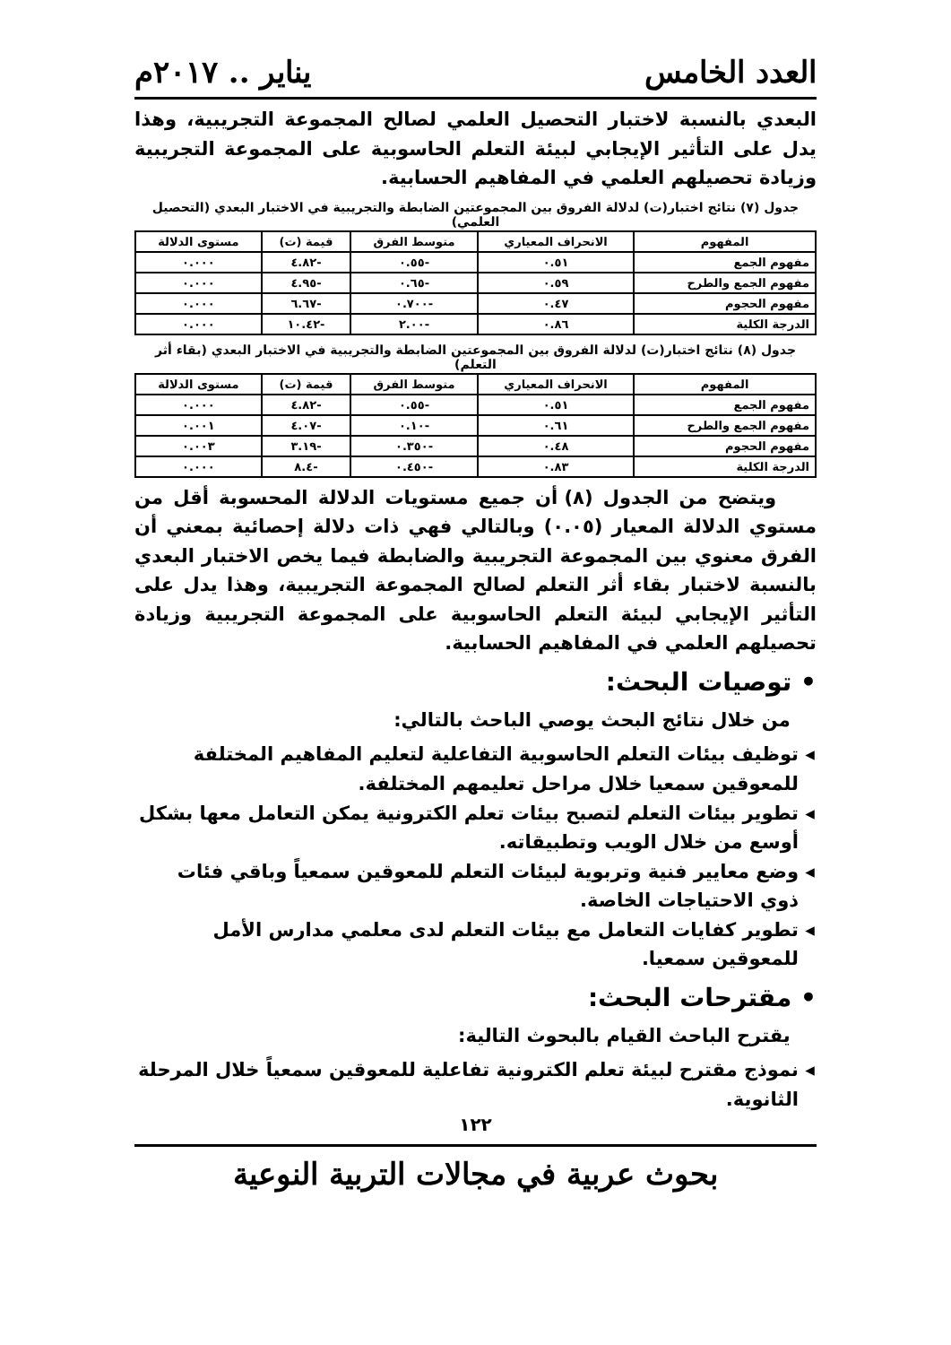العدد الخامس يناير .. ٢٠١٧م
البعدي بالنسبة لاختبار التحصيل العلمي لصالح المجموعة التجريبية، وهذا يدل على التأثير الإيجابي لبيئة التعلم الحاسوبية على المجموعة التجريبية وزيادة تحصيلهم العلمي في المفاهيم الحسابية.
جدول (٧) نتائج اختبار(ت) لدلالة الفروق بين المجموعتين الضابطة والتجريبية في الاختبار البعدي (التحصيل العلمي)
| المفهوم | الانحراف المعياري | متوسط الفرق | قيمة (ت) | مستوى الدلالة |
| --- | --- | --- | --- | --- |
| مفهوم الجمع | ٠.٥١ | -٠.٥٥ | -٤.٨٢ | ٠.٠٠٠ |
| مفهوم الجمع والطرح | ٠.٥٩ | -٠.٦٥ | -٤.٩٥ | ٠.٠٠٠ |
| مفهوم الحجوم | ٠.٤٧ | -٠.٧٠٠ | -٦.٦٧ | ٠.٠٠٠ |
| الدرجة الكلية | ٠.٨٦ | -٢.٠٠ | -١٠.٤٢ | ٠.٠٠٠ |
جدول (٨) نتائج اختبار(ت) لدلالة الفروق بين المجموعتين الضابطة والتجريبية في الاختبار البعدي (بقاء أثر التعلم)
| المفهوم | الانحراف المعياري | متوسط الفرق | قيمة (ت) | مستوى الدلالة |
| --- | --- | --- | --- | --- |
| مفهوم الجمع | ٠.٥١ | -٠.٥٥ | -٤.٨٢ | ٠.٠٠٠ |
| مفهوم الجمع والطرح | ٠.٦١ | -٠.١٠ | -٤.٠٧ | ٠.٠٠١ |
| مفهوم الحجوم | ٠.٤٨ | -٠.٣٥٠ | -٣.١٩ | ٠.٠٠٣ |
| الدرجة الكلية | ٠.٨٣ | -٠.٤٥٠ | -٨.٤ | ٠.٠٠٠ |
ويتضح من الجدول (٨) أن جميع مستويات الدلالة المحسوبة أقل من مستوي الدلالة المعيار (٠.٠٥) وبالتالي فهي ذات دلالة إحصائية بمعني أن الفرق معنوي بين المجموعة التجريبية والضابطة فيما يخص الاختبار البعدي بالنسبة لاختبار بقاء أثر التعلم لصالح المجموعة التجريبية، وهذا يدل على التأثير الإيجابي لبيئة التعلم الحاسوبية على المجموعة التجريبية وزيادة تحصيلهم العلمي في المفاهيم الحسابية.
• توصيات البحث:
من خلال نتائج البحث يوصي الباحث بالتالي:
توظيف بيئات التعلم الحاسوبية التفاعلية لتعليم المفاهيم المختلفة للمعوقين سمعيا خلال مراحل تعليمهم المختلفة.
تطوير بيئات التعلم لتصبح بيئات تعلم الكترونية يمكن التعامل معها بشكل أوسع من خلال الويب وتطبيقاته.
وضع معايير فنية وتربوية لبيئات التعلم للمعوقين سمعياً وباقي فئات ذوي الاحتياجات الخاصة.
تطوير كفايات التعامل مع بيئات التعلم لدى معلمي مدارس الأمل للمعوقين سمعيا.
• مقترحات البحث:
يقترح الباحث القيام بالبحوث التالية:
نموذج مقترح لبيئة تعلم الكترونية تفاعلية للمعوقين سمعياً خلال المرحلة الثانوية.
١٢٢
بحوث عربية في مجالات التربية النوعية